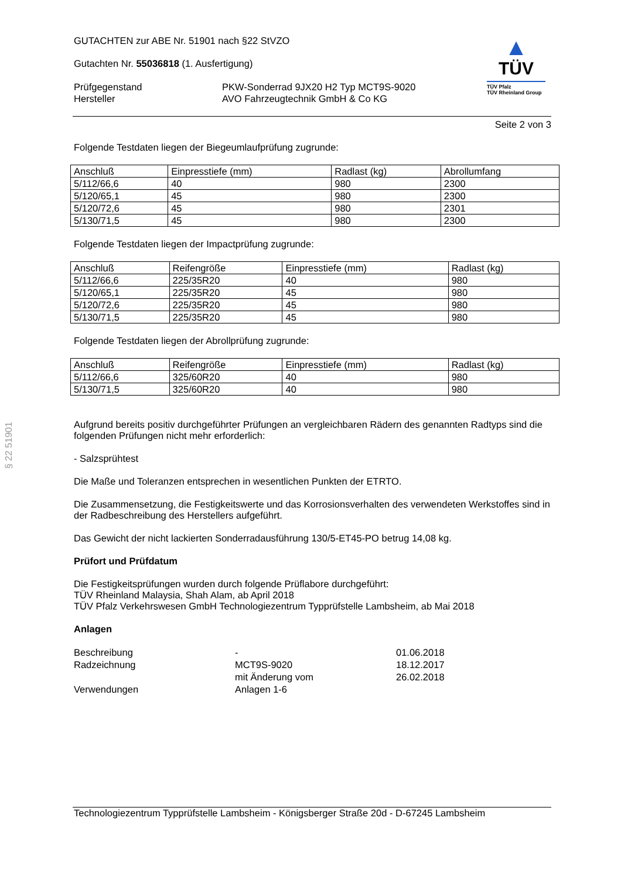§ 22 51901
GUTACHTEN zur ABE Nr. 51901 nach §22 StVZO
Gutachten Nr. 55036818 (1. Ausfertigung)
Prüfgegenstand PKW-Sonderrad 9JX20 H2 Typ MCT9S-9020 Hersteller AVO Fahrzeugtechnik GmbH & Co KG
▲
TÜV
TÜV Pfalz
TÜV Rheinland Group
Seite 2 von 3
Folgende Testdaten liegen der Biegeumlaufprüfung zugrunde:
| Anschluß | Einpresstiefe (mm) | Radlast (kg) | Abrollumfang |
| --- | --- | --- | --- |
| 5/112/66,6 | 40 | 980 | 2300 |
| 5/120/65,1 | 45 | 980 | 2300 |
| 5/120/72,6 | 45 | 980 | 2301 |
| 5/130/71,5 | 45 | 980 | 2300 |
Folgende Testdaten liegen der Impactprüfung zugrunde:
| Anschluß | Reifengröße | Einpresstiefe (mm) | Radlast (kg) |
| --- | --- | --- | --- |
| 5/112/66,6 | 225/35R20 | 40 | 980 |
| 5/120/65,1 | 225/35R20 | 45 | 980 |
| 5/120/72,6 | 225/35R20 | 45 | 980 |
| 5/130/71,5 | 225/35R20 | 45 | 980 |
Folgende Testdaten liegen der Abrollprüfung zugrunde:
| Anschluß | Reifengröße | Einpresstiefe (mm) | Radlast (kg) |
| --- | --- | --- | --- |
| 5/112/66,6 | 325/60R20 | 40 | 980 |
| 5/130/71,5 | 325/60R20 | 40 | 980 |
Aufgrund bereits positiv durchgeführter Prüfungen an vergleichbaren Rädern des genannten Radtyps sind die folgenden Prüfungen nicht mehr erforderlich:
- Salzsprühtest
Die Maße und Toleranzen entsprechen in wesentlichen Punkten der ETRTO.
Die Zusammensetzung, die Festigkeitswerte und das Korrosionsverhalten des verwendeten Werkstoffes sind in der Radbeschreibung des Herstellers aufgeführt.
Das Gewicht der nicht lackierten Sonderradausführung 130/5-ET45-PO betrug 14,08 kg.
Prüfort und Prüfdatum
Die Festigkeitsprüfungen wurden durch folgende Prüflabore durchgeführt:
TÜV Rheinland Malaysia, Shah Alam, ab April 2018
TÜV Pfalz Verkehrswesen GmbH Technologiezentrum Typprüfstelle Lambsheim, ab Mai 2018
Anlagen
Beschreibung - 01.06.2018 Radzeichnung MCT9S-9020 18.12.2017 mit Änderung vom 26.02.2018 Verwendungen Anlagen 1-6
Technologiezentrum Typprüfstelle Lambsheim - Königsberger Straße 20d - D-67245 Lambsheim